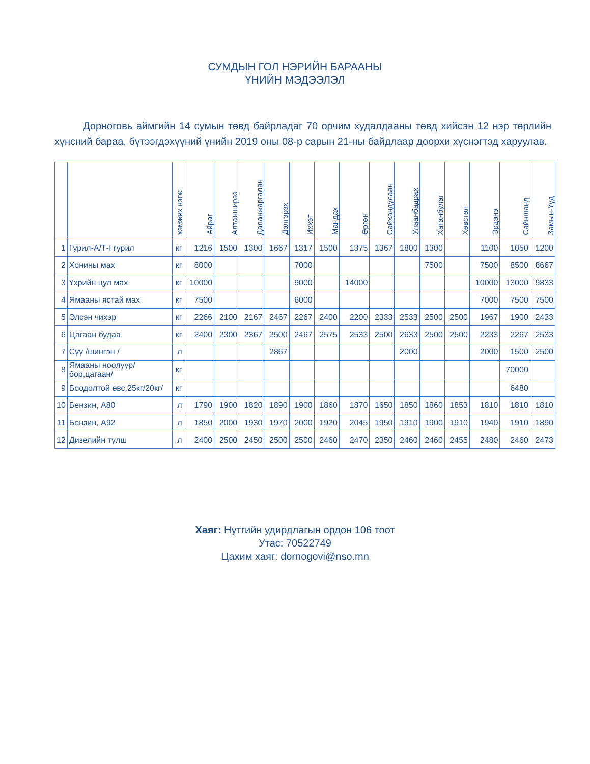СУМДЫН ГОЛ НЭРИЙН БАРААНЫ
ҮНИЙН МЭДЭЭЛЭЛ
Дорноговь аймгийн 14 сумын төвд байрладаг 70 орчим худалдааны төвд хийсэн 12 нэр төрлийн хүнсний бараа, бүтээгдэхүүний үнийн 2019 оны 08-р сарын 21-ны байдлаар доорхи хүснэгтэд харуулав.
| | | хэмжих нэгж | Айраг | Алтанширээ | Даланжаргалан | Дэлгэрэх | Иххэт | Мандах | Өргөн | Сайхандулаан | Улаанбадрах | Хатанбулаг | Хөвсгөл | Эрдэнэ | Сайншанд | Замын-Үүд |
| --- | --- | --- | --- | --- | --- | --- | --- | --- | --- | --- | --- | --- | --- | --- | --- | --- |
| 1 | Гурил-А/Т-I гурил | кг | 1216 | 1500 | 1300 | 1667 | 1317 | 1500 | 1375 | 1367 | 1800 | 1300 | | 1100 | 1050 | 1200 |
| 2 | Хонины мах | кг | 8000 | | | | 7000 | | | | | 7500 | | 7500 | 8500 | 8667 |
| 3 | Үхрийн цул мах | кг | 10000 | | | | 9000 | | 14000 | | | | | 10000 | 13000 | 9833 |
| 4 | Ямааны ястай мах | кг | 7500 | | | | 6000 | | | | | | | 7000 | 7500 | 7500 |
| 5 | Элсэн чихэр | кг | 2266 | 2100 | 2167 | 2467 | 2267 | 2400 | 2200 | 2333 | 2533 | 2500 | 2500 | 1967 | 1900 | 2433 |
| 6 | Цагаан будаа | кг | 2400 | 2300 | 2367 | 2500 | 2467 | 2575 | 2533 | 2500 | 2633 | 2500 | 2500 | 2233 | 2267 | 2533 |
| 7 | Сүү /шингэн / | л | | | | 2867 | | | | | 2000 | | | 2000 | 1500 | 2500 |
| 8 | Ямааны ноолуур/бор,цагаан/ | кг | | | | | | | | | | | | | 70000 | |
| 9 | Боодолтой өвс,25кг/20кг/ | кг | | | | | | | | | | | | | 6480 | |
| 10 | Бензин, А80 | л | 1790 | 1900 | 1820 | 1890 | 1900 | 1860 | 1870 | 1650 | 1850 | 1860 | 1853 | 1810 | 1810 | 1810 |
| 11 | Бензин, А92 | л | 1850 | 2000 | 1930 | 1970 | 2000 | 1920 | 2045 | 1950 | 1910 | 1900 | 1910 | 1940 | 1910 | 1890 |
| 12 | Дизелийн түлш | л | 2400 | 2500 | 2450 | 2500 | 2500 | 2460 | 2470 | 2350 | 2460 | 2460 | 2455 | 2480 | 2460 | 2473 |
Хаяг: Нутгийн удирдлагын ордон 106 тоот
Утас: 70522749
Цахим хаяг: dornogovi@nso.mn